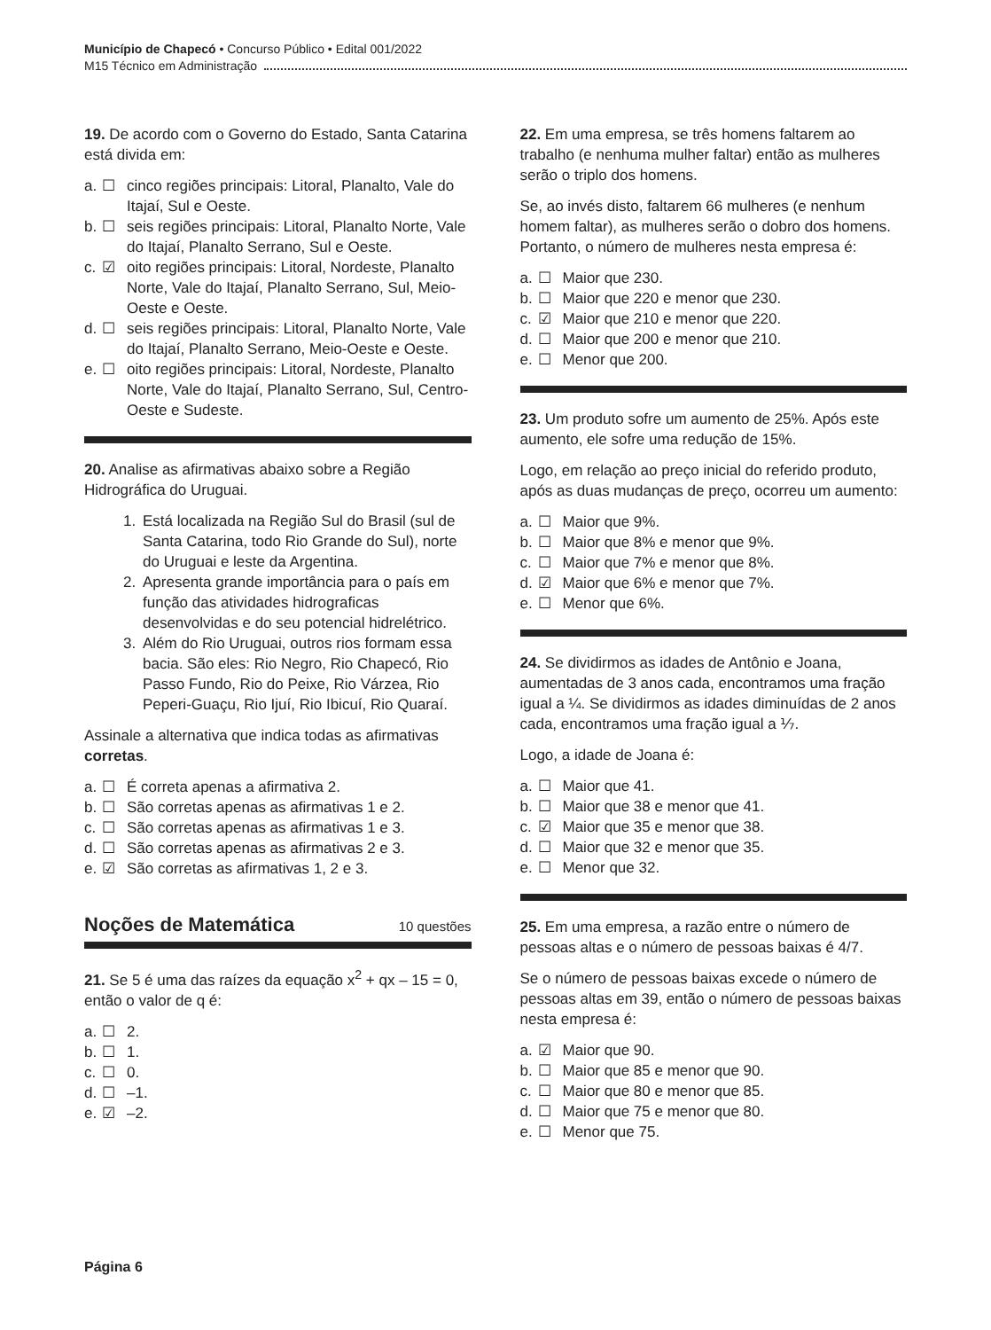Município de Chapecó • Concurso Público • Edital 001/2022
M15 Técnico em Administração
19. De acordo com o Governo do Estado, Santa Catarina está divida em:
a. ☐ cinco regiões principais: Litoral, Planalto, Vale do Itajaí, Sul e Oeste.
b. ☐ seis regiões principais: Litoral, Planalto Norte, Vale do Itajaí, Planalto Serrano, Sul e Oeste.
c. ☑ oito regiões principais: Litoral, Nordeste, Planalto Norte, Vale do Itajaí, Planalto Serrano, Sul, Meio-Oeste e Oeste.
d. ☐ seis regiões principais: Litoral, Planalto Norte, Vale do Itajaí, Planalto Serrano, Meio-Oeste e Oeste.
e. ☐ oito regiões principais: Litoral, Nordeste, Planalto Norte, Vale do Itajaí, Planalto Serrano, Sul, Centro-Oeste e Sudeste.
20. Analise as afirmativas abaixo sobre a Região Hidrográfica do Uruguai.
1. Está localizada na Região Sul do Brasil (sul de Santa Catarina, todo Rio Grande do Sul), norte do Uruguai e leste da Argentina.
2. Apresenta grande importância para o país em função das atividades hidrograficas desenvolvidas e do seu potencial hidrelétrico.
3. Além do Rio Uruguai, outros rios formam essa bacia. São eles: Rio Negro, Rio Chapecó, Rio Passo Fundo, Rio do Peixe, Rio Várzea, Rio Peperi-Guaçu, Rio Ijuí, Rio Ibicuí, Rio Quaraí.
Assinale a alternativa que indica todas as afirmativas corretas.
a. ☐ É correta apenas a afirmativa 2.
b. ☐ São corretas apenas as afirmativas 1 e 2.
c. ☐ São corretas apenas as afirmativas 1 e 3.
d. ☐ São corretas apenas as afirmativas 2 e 3.
e. ☑ São corretas as afirmativas 1, 2 e 3.
Noções de Matemática 10 questões
21. Se 5 é uma das raízes da equação x<sup>2</sup> + qx – 15 = 0, então o valor de q é:
a. ☐ 2.
b. ☐ 1.
c. ☐ 0.
d. ☐ –1.
e. ☑ –2.
22. Em uma empresa, se três homens faltarem ao trabalho (e nenhuma mulher faltar) então as mulheres serão o triplo dos homens.
Se, ao invés disto, faltarem 66 mulheres (e nenhum homem faltar), as mulheres serão o dobro dos homens. Portanto, o número de mulheres nesta empresa é:
a. ☐ Maior que 230.
b. ☐ Maior que 220 e menor que 230.
c. ☑ Maior que 210 e menor que 220.
d. ☐ Maior que 200 e menor que 210.
e. ☐ Menor que 200.
23. Um produto sofre um aumento de 25%. Após este aumento, ele sofre uma redução de 15%.
Logo, em relação ao preço inicial do referido produto, após as duas mudanças de preço, ocorreu um aumento:
a. ☐ Maior que 9%.
b. ☐ Maior que 8% e menor que 9%.
c. ☐ Maior que 7% e menor que 8%.
d. ☑ Maior que 6% e menor que 7%.
e. ☐ Menor que 6%.
24. Se dividirmos as idades de Antônio e Joana, aumentadas de 3 anos cada, encontramos uma fração igual a ¼. Se dividirmos as idades diminuídas de 2 anos cada, encontramos uma fração igual a ⅐.
Logo, a idade de Joana é:
a. ☐ Maior que 41.
b. ☐ Maior que 38 e menor que 41.
c. ☑ Maior que 35 e menor que 38.
d. ☐ Maior que 32 e menor que 35.
e. ☐ Menor que 32.
25. Em uma empresa, a razão entre o número de pessoas altas e o número de pessoas baixas é 4/7.
Se o número de pessoas baixas excede o número de pessoas altas em 39, então o número de pessoas baixas nesta empresa é:
a. ☑ Maior que 90.
b. ☐ Maior que 85 e menor que 90.
c. ☐ Maior que 80 e menor que 85.
d. ☐ Maior que 75 e menor que 80.
e. ☐ Menor que 75.
Página 6